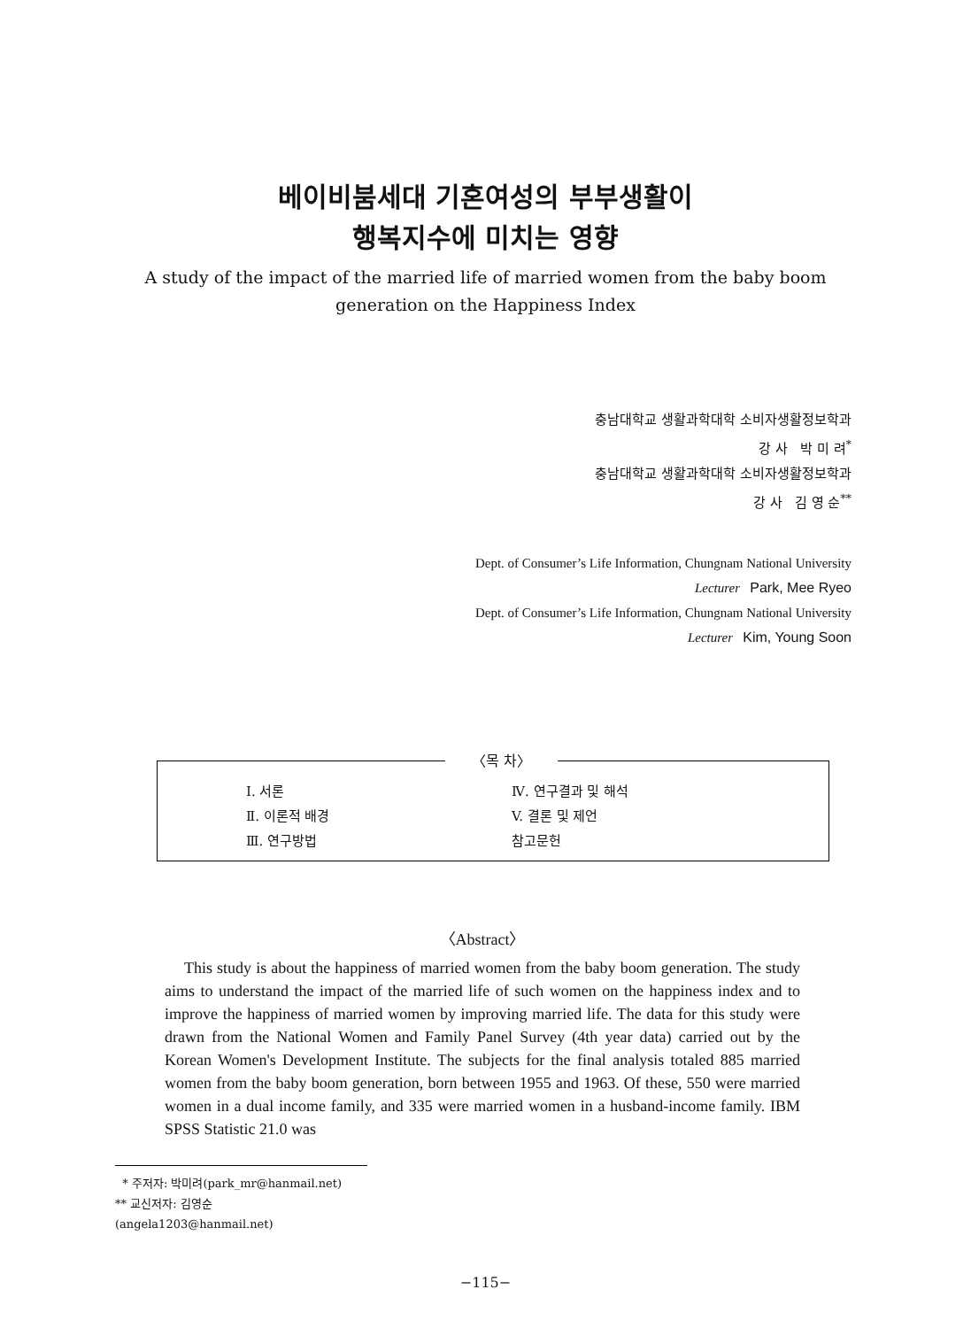베이비붐세대 기혼여성의 부부생활이
행복지수에 미치는 영향
A study of the impact of the married life of married women from the baby boom generation on the Happiness Index
충남대학교 생활과학대학 소비자생활정보학과
강 사 박 미 려<sup>*</sup>
충남대학교 생활과학대학 소비자생활정보학과
강 사 김 영 순<sup>**</sup>
Dept. of Consumer’s Life Information, Chungnam National University
Lecturer Park, Mee Ryeo
Dept. of Consumer’s Life Information, Chungnam National University
Lecturer Kim, Young Soon
〈목 차〉
| Ⅰ. 서론 | Ⅳ. 연구결과 및 해석 |
| Ⅱ. 이론적 배경 | V. 결론 및 제언 |
| Ⅲ. 연구방법 | 참고문헌 |
〈Abstract〉
This study is about the happiness of married women from the baby boom generation. The study aims to understand the impact of the married life of such women on the happiness index and to improve the happiness of married women by improving married life. The data for this study were drawn from the National Women and Family Panel Survey (4th year data) carried out by the Korean Women's Development Institute. The subjects for the final analysis totaled 885 married women from the baby boom generation, born between 1955 and 1963. Of these, 550 were married women in a dual income family, and 335 were married women in a husband-income family. IBM SPSS Statistic 21.0 was
* 주저자: 박미려(park_mr@hanmail.net)
** 교신저자: 김영순(angela1203@hanmail.net)
−115−